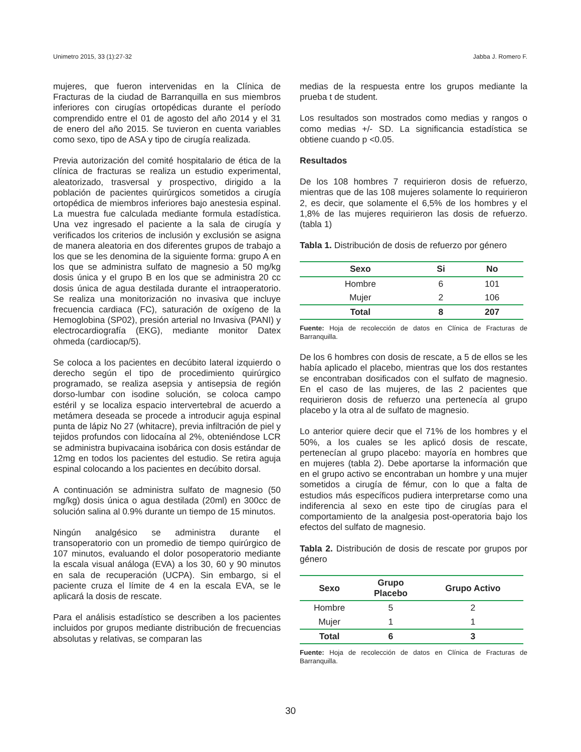Unimetro 2015, 33 (1):27-32 Jabba J. Romero F.
mujeres, que fueron intervenidas en la Clínica de Fracturas de la ciudad de Barranquilla en sus miembros inferiores con cirugías ortopédicas durante el período comprendido entre el 01 de agosto del año 2014 y el 31 de enero del año 2015. Se tuvieron en cuenta variables como sexo, tipo de ASA y tipo de cirugía realizada.
Previa autorización del comité hospitalario de ética de la clínica de fracturas se realiza un estudio experimental, aleatorizado, trasversal y prospectivo, dirigido a la población de pacientes quirúrgicos sometidos a cirugía ortopédica de miembros inferiores bajo anestesia espinal. La muestra fue calculada mediante formula estadística. Una vez ingresado el paciente a la sala de cirugía y verificados los criterios de inclusión y exclusión se asigna de manera aleatoria en dos diferentes grupos de trabajo a los que se les denomina de la siguiente forma: grupo A en los que se administra sulfato de magnesio a 50 mg/kg dosis única y el grupo B en los que se administra 20 cc dosis única de agua destilada durante el intraoperatorio. Se realiza una monitorización no invasiva que incluye frecuencia cardiaca (FC), saturación de oxígeno de la Hemoglobina (SP02), presión arterial no Invasiva (PANI) y electrocardiografía (EKG), mediante monitor Datex ohmeda (cardiocap/5).
Se coloca a los pacientes en decúbito lateral izquierdo o derecho según el tipo de procedimiento quirúrgico programado, se realiza asepsia y antisepsia de región dorso-lumbar con isodine solución, se coloca campo estéril y se localiza espacio intervertebral de acuerdo a metámera deseada se procede a introducir aguja espinal punta de lápiz No 27 (whitacre), previa infiltración de piel y tejidos profundos con lidocaína al 2%, obteniéndose LCR se administra bupivacaina isobárica con dosis estándar de 12mg en todos los pacientes del estudio. Se retira aguja espinal colocando a los pacientes en decúbito dorsal.
A continuación se administra sulfato de magnesio (50 mg/kg) dosis única o agua destilada (20ml) en 300cc de solución salina al 0.9% durante un tiempo de 15 minutos.
Ningún analgésico se administra durante el transoperatorio con un promedio de tiempo quirúrgico de 107 minutos, evaluando el dolor posoperatorio mediante la escala visual análoga (EVA) a los 30, 60 y 90 minutos en sala de recuperación (UCPA). Sin embargo, si el paciente cruza el límite de 4 en la escala EVA, se le aplicará la dosis de rescate.
Para el análisis estadístico se describen a los pacientes incluidos por grupos mediante distribución de frecuencias absolutas y relativas, se comparan las
medias de la respuesta entre los grupos mediante la prueba t de student.
Los resultados son mostrados como medias y rangos o como medias +/- SD. La significancia estadística se obtiene cuando p <0.05.
Resultados
De los 108 hombres 7 requirieron dosis de refuerzo, mientras que de las 108 mujeres solamente lo requirieron 2, es decir, que solamente el 6,5% de los hombres y el 1,8% de las mujeres requirieron las dosis de refuerzo. (tabla 1)
Tabla 1. Distribución de dosis de refuerzo por género
| Sexo | Si | No |
| --- | --- | --- |
| Hombre | 6 | 101 |
| Mujer | 2 | 106 |
| Total | 8 | 207 |
Fuente: Hoja de recolección de datos en Clínica de Fracturas de Barranquilla.
De los 6 hombres con dosis de rescate, a 5 de ellos se les había aplicado el placebo, mientras que los dos restantes se encontraban dosificados con el sulfato de magnesio. En el caso de las mujeres, de las 2 pacientes que requirieron dosis de refuerzo una pertenecía al grupo placebo y la otra al de sulfato de magnesio.
Lo anterior quiere decir que el 71% de los hombres y el 50%, a los cuales se les aplicó dosis de rescate, pertenecían al grupo placebo: mayoría en hombres que en mujeres (tabla 2). Debe aportarse la información que en el grupo activo se encontraban un hombre y una mujer sometidos a cirugía de fémur, con lo que a falta de estudios más específicos pudiera interpretarse como una indiferencia al sexo en este tipo de cirugías para el comportamiento de la analgesia post-operatoria bajo los efectos del sulfato de magnesio.
Tabla 2. Distribución de dosis de rescate por grupos por género
| Sexo | Grupo Placebo | Grupo Activo |
| --- | --- | --- |
| Hombre | 5 | 2 |
| Mujer | 1 | 1 |
| Total | 6 | 3 |
Fuente: Hoja de recolección de datos en Clínica de Fracturas de Barranquilla.
30